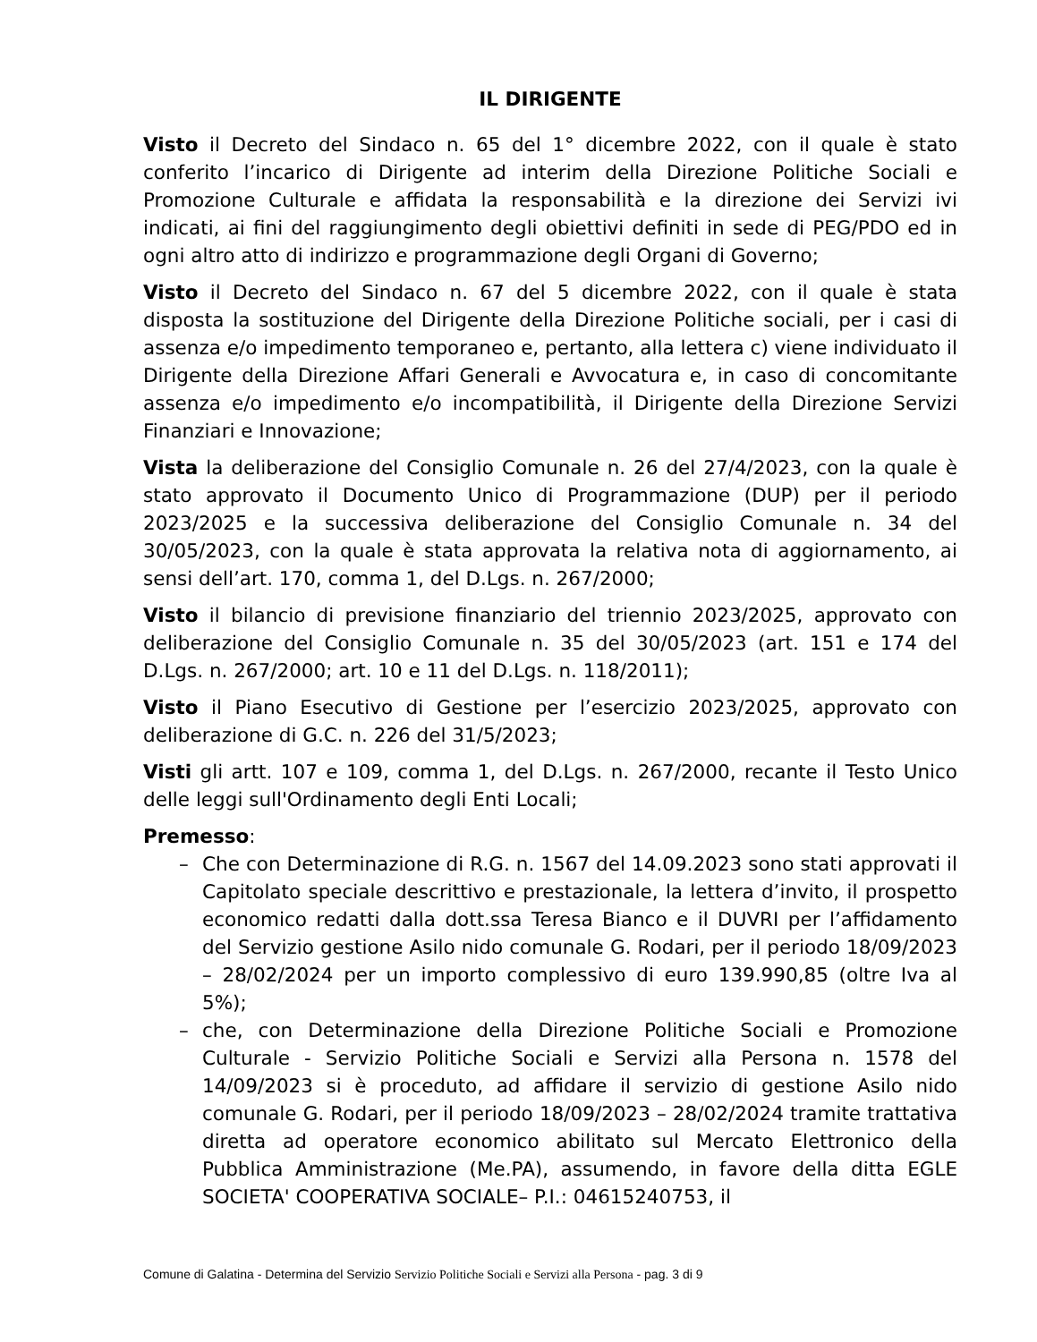IL DIRIGENTE
Visto il Decreto del Sindaco n. 65 del 1° dicembre 2022, con il quale è stato conferito l’incarico di Dirigente ad interim della Direzione Politiche Sociali e Promozione Culturale e affidata la responsabilità e la direzione dei Servizi ivi indicati, ai fini del raggiungimento degli obiettivi definiti in sede di PEG/PDO ed in ogni altro atto di indirizzo e programmazione degli Organi di Governo;
Visto il Decreto del Sindaco n. 67 del 5 dicembre 2022, con il quale è stata disposta la sostituzione del Dirigente della Direzione Politiche sociali, per i casi di assenza e/o impedimento temporaneo e, pertanto, alla lettera c) viene individuato il Dirigente della Direzione Affari Generali e Avvocatura e, in caso di concomitante assenza e/o impedimento e/o incompatibilità, il Dirigente della Direzione Servizi Finanziari e Innovazione;
Vista la deliberazione del Consiglio Comunale n. 26 del 27/4/2023, con la quale è stato approvato il Documento Unico di Programmazione (DUP) per il periodo 2023/2025 e la successiva deliberazione del Consiglio Comunale n. 34 del 30/05/2023, con la quale è stata approvata la relativa nota di aggiornamento, ai sensi dell’art. 170, comma 1, del D.Lgs. n. 267/2000;
Visto il bilancio di previsione finanziario del triennio 2023/2025, approvato con deliberazione del Consiglio Comunale n. 35 del 30/05/2023 (art. 151 e 174 del D.Lgs. n. 267/2000; art. 10 e 11 del D.Lgs. n. 118/2011);
Visto il Piano Esecutivo di Gestione per l’esercizio 2023/2025, approvato con deliberazione di G.C. n. 226 del 31/5/2023;
Visti gli artt. 107 e 109, comma 1, del D.Lgs. n. 267/2000, recante il Testo Unico delle leggi sull'Ordinamento degli Enti Locali;
Premesso:
– Che con Determinazione di R.G. n. 1567 del 14.09.2023 sono stati approvati il Capitolato speciale descrittivo e prestazionale, la lettera d’invito, il prospetto economico redatti dalla dott.ssa Teresa Bianco e il DUVRI per l’affidamento del Servizio gestione Asilo nido comunale G. Rodari, per il periodo 18/09/2023 – 28/02/2024 per un importo complessivo di euro 139.990,85 (oltre Iva al 5%);
– che, con Determinazione della Direzione Politiche Sociali e Promozione Culturale - Servizio Politiche Sociali e Servizi alla Persona n. 1578 del 14/09/2023 si è proceduto, ad affidare il servizio di gestione Asilo nido comunale G. Rodari, per il periodo 18/09/2023 – 28/02/2024 tramite trattativa diretta ad operatore economico abilitato sul Mercato Elettronico della Pubblica Amministrazione (Me.PA), assumendo, in favore della ditta EGLE SOCIETA' COOPERATIVA SOCIALE– P.I.: 04615240753, il
Comune di Galatina - Determina del Servizio Servizio Politiche Sociali e Servizi alla Persona - pag. 3 di 9